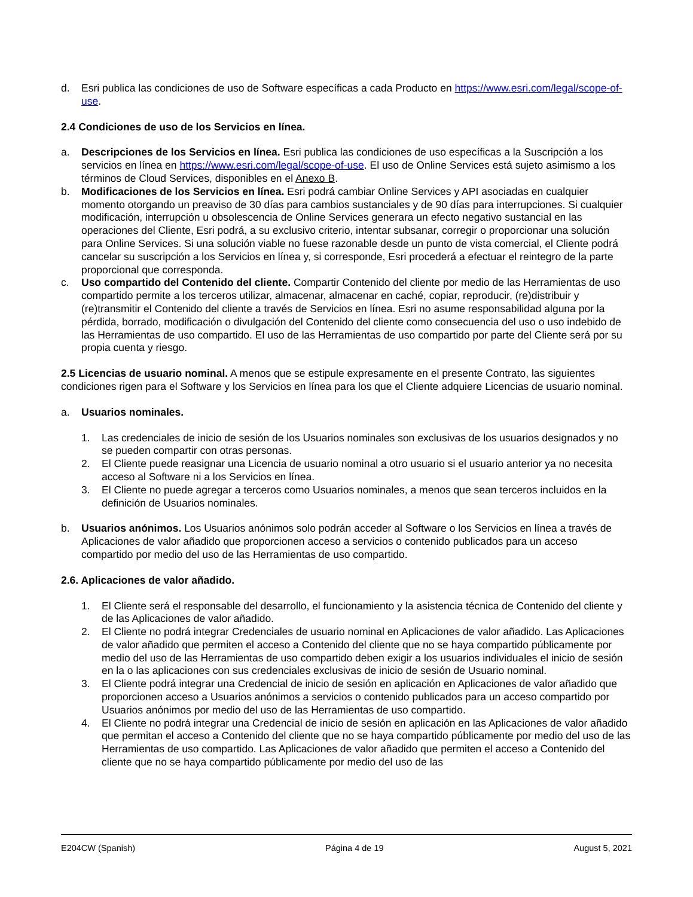d. Esri publica las condiciones de uso de Software específicas a cada Producto en https://www.esri.com/legal/scope-of-use.
2.4 Condiciones de uso de los Servicios en línea.
a. Descripciones de los Servicios en línea. Esri publica las condiciones de uso específicas a la Suscripción a los servicios en línea en https://www.esri.com/legal/scope-of-use. El uso de Online Services está sujeto asimismo a los términos de Cloud Services, disponibles en el Anexo B.
b. Modificaciones de los Servicios en línea. Esri podrá cambiar Online Services y API asociadas en cualquier momento otorgando un preaviso de 30 días para cambios sustanciales y de 90 días para interrupciones. Si cualquier modificación, interrupción u obsolescencia de Online Services generara un efecto negativo sustancial en las operaciones del Cliente, Esri podrá, a su exclusivo criterio, intentar subsanar, corregir o proporcionar una solución para Online Services. Si una solución viable no fuese razonable desde un punto de vista comercial, el Cliente podrá cancelar su suscripción a los Servicios en línea y, si corresponde, Esri procederá a efectuar el reintegro de la parte proporcional que corresponda.
c. Uso compartido del Contenido del cliente. Compartir Contenido del cliente por medio de las Herramientas de uso compartido permite a los terceros utilizar, almacenar, almacenar en caché, copiar, reproducir, (re)distribuir y (re)transmitir el Contenido del cliente a través de Servicios en línea. Esri no asume responsabilidad alguna por la pérdida, borrado, modificación o divulgación del Contenido del cliente como consecuencia del uso o uso indebido de las Herramientas de uso compartido. El uso de las Herramientas de uso compartido por parte del Cliente será por su propia cuenta y riesgo.
2.5 Licencias de usuario nominal. A menos que se estipule expresamente en el presente Contrato, las siguientes condiciones rigen para el Software y los Servicios en línea para los que el Cliente adquiere Licencias de usuario nominal.
a. Usuarios nominales.
1. Las credenciales de inicio de sesión de los Usuarios nominales son exclusivas de los usuarios designados y no se pueden compartir con otras personas.
2. El Cliente puede reasignar una Licencia de usuario nominal a otro usuario si el usuario anterior ya no necesita acceso al Software ni a los Servicios en línea.
3. El Cliente no puede agregar a terceros como Usuarios nominales, a menos que sean terceros incluidos en la definición de Usuarios nominales.
b. Usuarios anónimos. Los Usuarios anónimos solo podrán acceder al Software o los Servicios en línea a través de Aplicaciones de valor añadido que proporcionen acceso a servicios o contenido publicados para un acceso compartido por medio del uso de las Herramientas de uso compartido.
2.6. Aplicaciones de valor añadido.
1. El Cliente será el responsable del desarrollo, el funcionamiento y la asistencia técnica de Contenido del cliente y de las Aplicaciones de valor añadido.
2. El Cliente no podrá integrar Credenciales de usuario nominal en Aplicaciones de valor añadido. Las Aplicaciones de valor añadido que permiten el acceso a Contenido del cliente que no se haya compartido públicamente por medio del uso de las Herramientas de uso compartido deben exigir a los usuarios individuales el inicio de sesión en la o las aplicaciones con sus credenciales exclusivas de inicio de sesión de Usuario nominal.
3. El Cliente podrá integrar una Credencial de inicio de sesión en aplicación en Aplicaciones de valor añadido que proporcionen acceso a Usuarios anónimos a servicios o contenido publicados para un acceso compartido por Usuarios anónimos por medio del uso de las Herramientas de uso compartido.
4. El Cliente no podrá integrar una Credencial de inicio de sesión en aplicación en las Aplicaciones de valor añadido que permitan el acceso a Contenido del cliente que no se haya compartido públicamente por medio del uso de las Herramientas de uso compartido. Las Aplicaciones de valor añadido que permiten el acceso a Contenido del cliente que no se haya compartido públicamente por medio del uso de las
E204CW (Spanish) Página 4 de 19 August 5, 2021